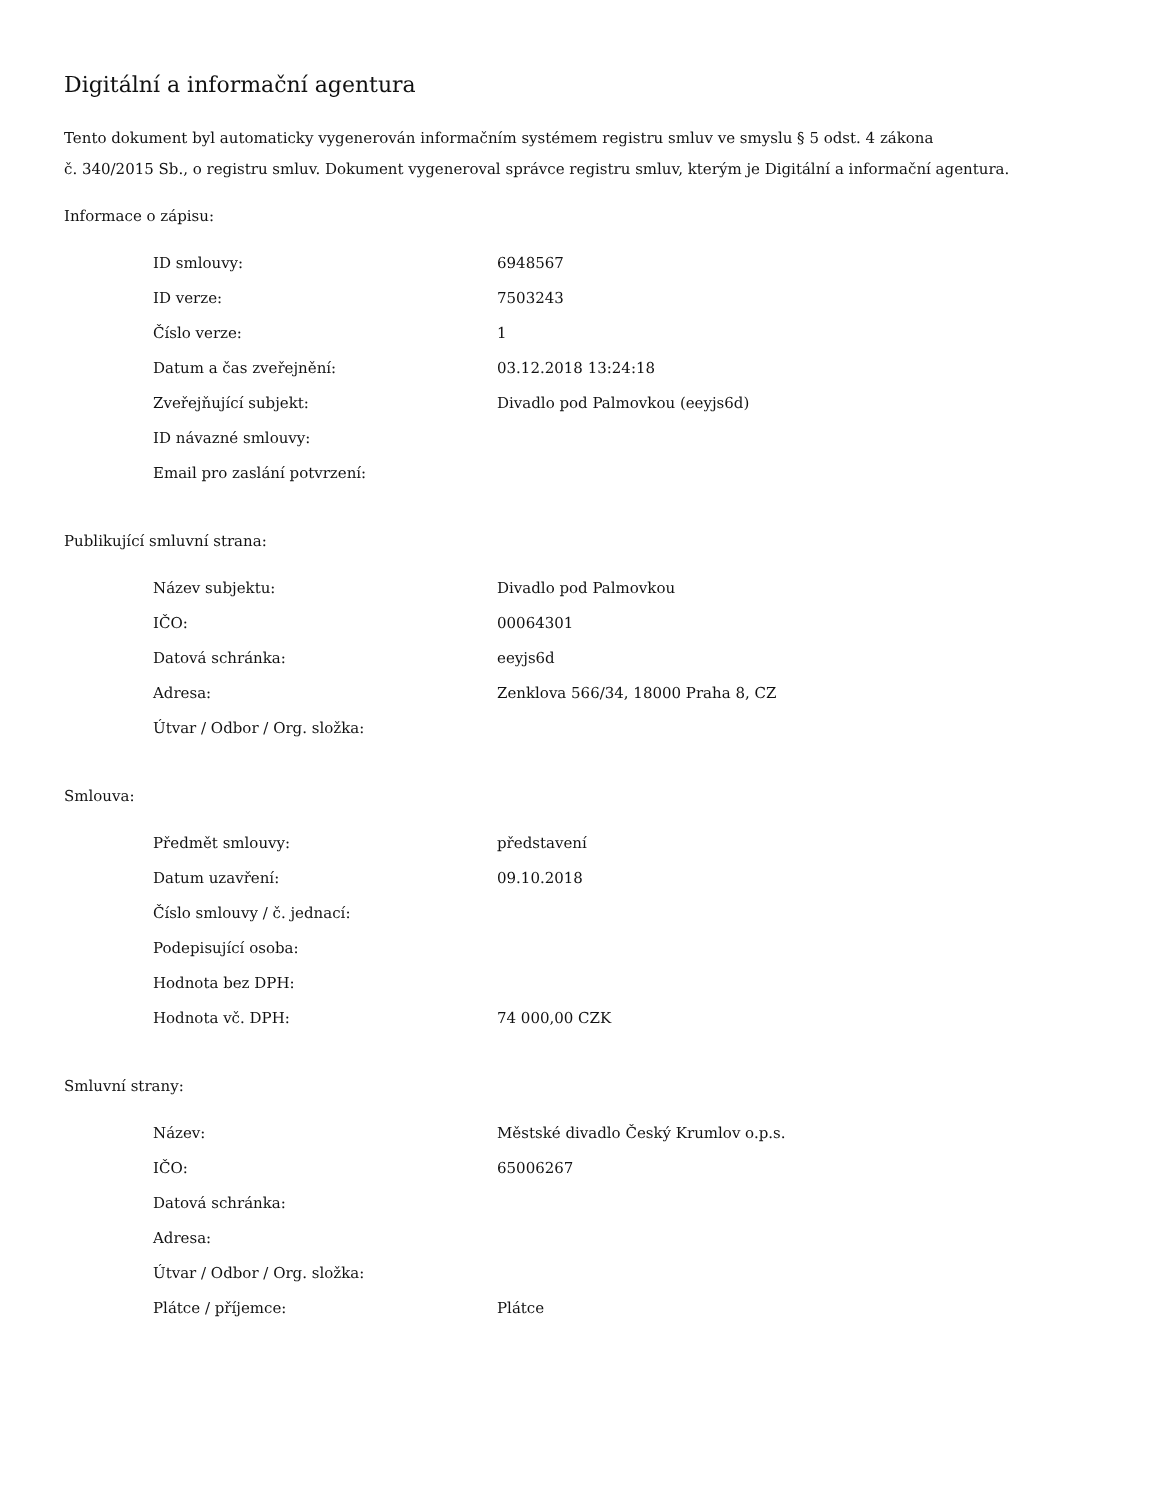Digitální a informační agentura
Tento dokument byl automaticky vygenerován informačním systémem registru smluv ve smyslu § 5 odst. 4 zákona
č. 340/2015 Sb., o registru smluv. Dokument vygeneroval správce registru smluv, kterým je Digitální a informační agentura.
Informace o zápisu:
| ID smlouvy: | 6948567 |
| ID verze: | 7503243 |
| Číslo verze: | 1 |
| Datum a čas zveřejnění: | 03.12.2018 13:24:18 |
| Zveřejňující subjekt: | Divadlo pod Palmovkou (eeyjs6d) |
| ID návazné smlouvy: | |
| Email pro zaslání potvrzení: | |
Publikující smluvní strana:
| Název subjektu: | Divadlo pod Palmovkou |
| IČO: | 00064301 |
| Datová schránka: | eeyjs6d |
| Adresa: | Zenklova 566/34, 18000 Praha 8, CZ |
| Útvar / Odbor / Org. složka: | |
Smlouva:
| Předmět smlouvy: | představení |
| Datum uzavření: | 09.10.2018 |
| Číslo smlouvy / č. jednací: | |
| Podepisující osoba: | |
| Hodnota bez DPH: | |
| Hodnota vč. DPH: | 74 000,00 CZK |
Smluvní strany:
| Název: | Městské divadlo Český Krumlov o.p.s. |
| IČO: | 65006267 |
| Datová schránka: | |
| Adresa: | |
| Útvar / Odbor / Org. složka: | |
| Plátce / příjemce: | Plátce |